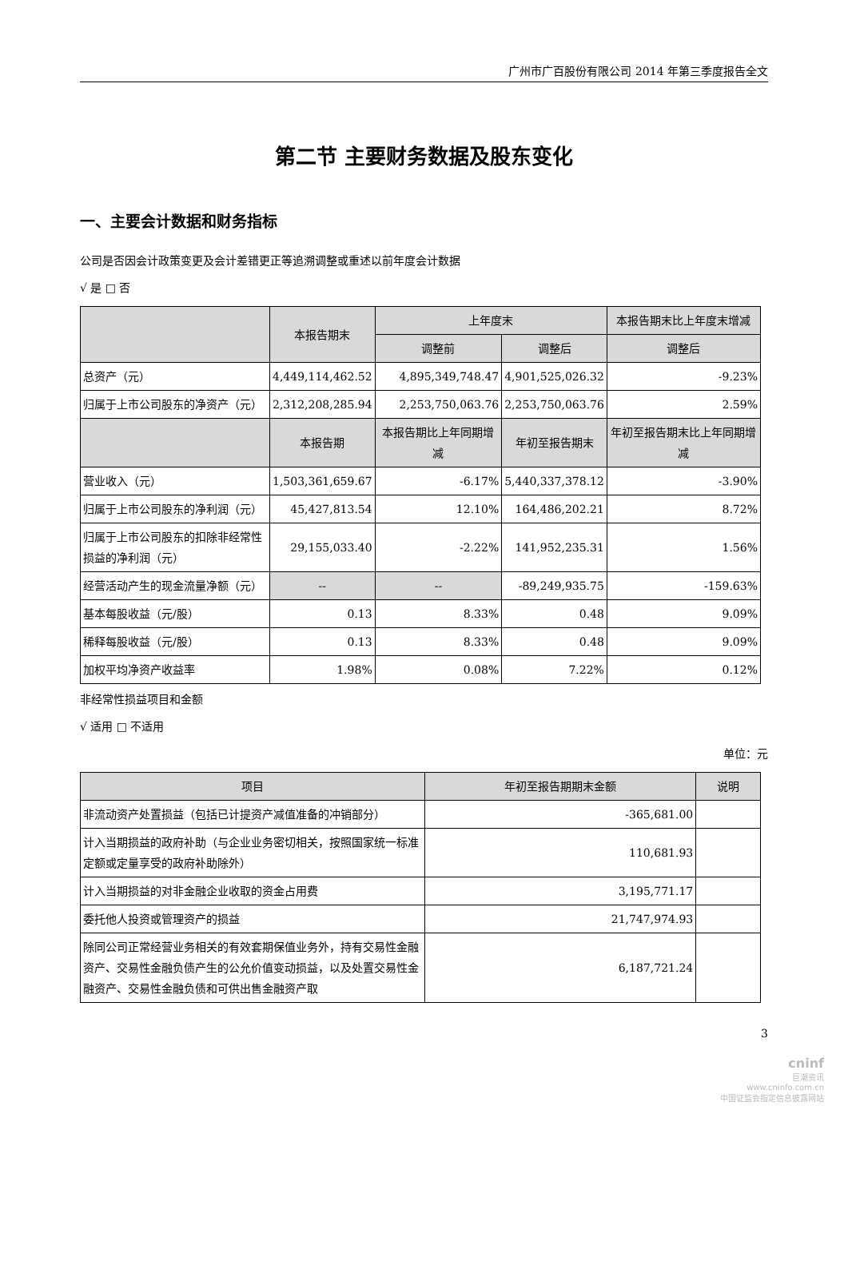广州市广百股份有限公司 2014 年第三季度报告全文
第二节 主要财务数据及股东变化
一、主要会计数据和财务指标
公司是否因会计政策变更及会计差错更正等追溯调整或重述以前年度会计数据
√ 是 □ 否
| | 本报告期末 | 上年度末 | | 本报告期末比上年度末增减 |
| --- | --- | --- | --- | --- |
| | | 调整前 | 调整后 | 调整后 |
| 总资产（元） | 4,449,114,462.52 | 4,895,349,748.47 | 4,901,525,026.32 | -9.23% |
| 归属于上市公司股东的净资产（元） | 2,312,208,285.94 | 2,253,750,063.76 | 2,253,750,063.76 | 2.59% |
| | 本报告期 | 本报告期比上年同期增减 | 年初至报告期末 | 年初至报告期末比上年同期增减 |
| 营业收入（元） | 1,503,361,659.67 | -6.17% | 5,440,337,378.12 | -3.90% |
| 归属于上市公司股东的净利润（元） | 45,427,813.54 | 12.10% | 164,486,202.21 | 8.72% |
| 归属于上市公司股东的扣除非经常性损益的净利润（元） | 29,155,033.40 | -2.22% | 141,952,235.31 | 1.56% |
| 经营活动产生的现金流量净额（元） | -- | -- | -89,249,935.75 | -159.63% |
| 基本每股收益（元/股） | 0.13 | 8.33% | 0.48 | 9.09% |
| 稀释每股收益（元/股） | 0.13 | 8.33% | 0.48 | 9.09% |
| 加权平均净资产收益率 | 1.98% | 0.08% | 7.22% | 0.12% |
非经常性损益项目和金额
√ 适用 □ 不适用
单位：元
| 项目 | 年初至报告期期末金额 | 说明 |
| --- | --- | --- |
| 非流动资产处置损益（包括已计提资产减值准备的冲销部分） | -365,681.00 | |
| 计入当期损益的政府补助（与企业业务密切相关，按照国家统一标准定额或定量享受的政府补助除外） | 110,681.93 | |
| 计入当期损益的对非金融企业收取的资金占用费 | 3,195,771.17 | |
| 委托他人投资或管理资产的损益 | 21,747,974.93 | |
| 除同公司正常经营业务相关的有效套期保值业务外，持有交易性金融资产、交易性金融负债产生的公允价值变动损益，以及处置交易性金融资产、交易性金融负债和可供出售金融资产取 | 6,187,721.24 | |
3
cninf
巨潮资讯
www.cninfo.com.cn
中国证监会指定信息披露网站